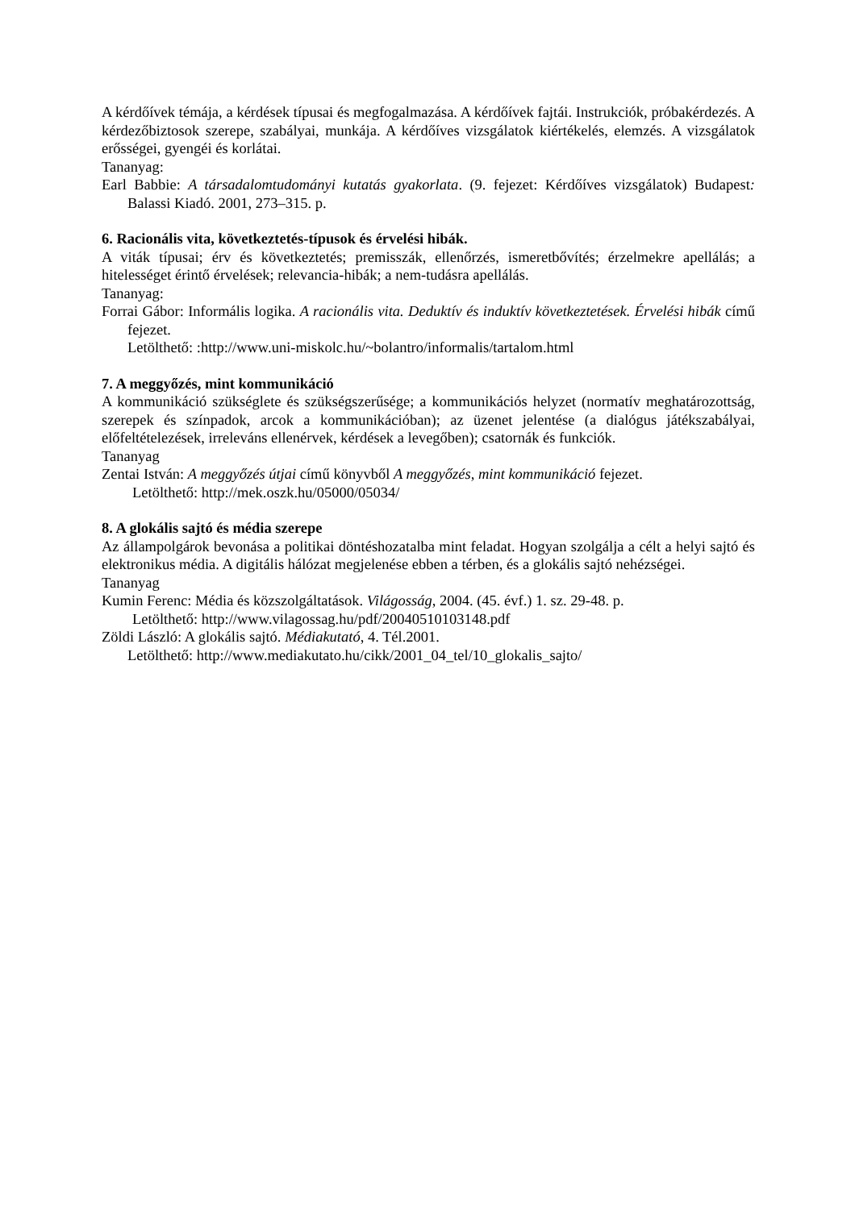A kérdőívek témája, a kérdések típusai és megfogalmazása. A kérdőívek fajtái. Instrukciók, próbakérdezés. A kérdezőbiztosok szerepe, szabályai, munkája. A kérdőíves vizsgálatok kiértékelés, elemzés. A vizsgálatok erősségei, gyengéi és korlátai.
Tananyag:
Earl Babbie: A társadalomtudományi kutatás gyakorlata. (9. fejezet: Kérdőíves vizsgálatok) Budapest: Balassi Kiadó. 2001, 273–315. p.
6. Racionális vita, következtetés-típusok és érvelési hibák.
A viták típusai; érv és következtetés; premisszák, ellenőrzés, ismeretbővítés; érzelmekre apellálás; a hitelességet érintő érvelések; relevancia-hibák; a nem-tudásra apellálás.
Tananyag:
Forrai Gábor: Informális logika. A racionális vita. Deduktív és induktív következtetések. Érvelési hibák című fejezet.
Letölthető: :http://www.uni-miskolc.hu/~bolantro/informalis/tartalom.html
7. A meggyőzés, mint kommunikáció
A kommunikáció szükséglete és szükségszerűsége; a kommunikációs helyzet (normatív meghatározottság, szerepek és színpadok, arcok a kommunikációban); az üzenet jelentése (a dialógus játékszabályai, előfeltételezések, irreleváns ellenérvek, kérdések a levegőben); csatornák és funkciók.
Tananyag
Zentai István: A meggyőzés útjai című könyvből A meggyőzés, mint kommunikáció fejezet.
Letölthető: http://mek.oszk.hu/05000/05034/
8. A glokális sajtó és média szerepe
Az állampolgárok bevonása a politikai döntéshozatalba mint feladat. Hogyan szolgálja a célt a helyi sajtó és elektronikus média. A digitális hálózat megjelenése ebben a térben, és a glokális sajtó nehézségei.
Tananyag
Kumin Ferenc: Média és közszolgáltatások. Világosság, 2004. (45. évf.) 1. sz. 29-48. p.
Letölthető: http://www.vilagossag.hu/pdf/20040510103148.pdf
Zöldi László: A glokális sajtó. Médiakutató, 4. Tél.2001.
Letölthető: http://www.mediakutato.hu/cikk/2001_04_tel/10_glokalis_sajto/